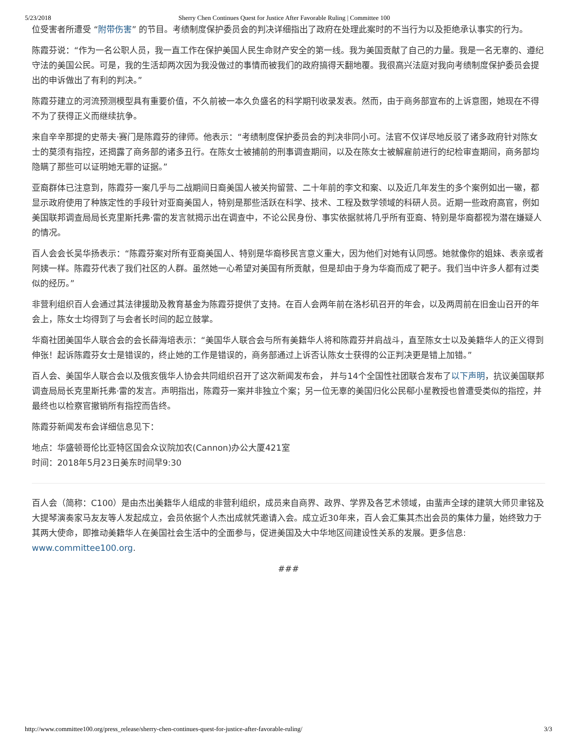5/23/2018 Sherry Chen Continues Quest for Justice After Favorable Ruling | Committee 100
位受害者所遭受 “附带伤害” 的节目。考绩制度保护委员会的判决详细指出了政府在处理此案时的不当行为以及拒绝承认事实的行为。
陈霞芬说：“作为一名公职人员，我一直工作在保护美国人民生命财产安全的第一线。我为美国贡献了自己的力量。我是一名无辜的、遵纪守法的美国公民。可是，我的生活却两次因为我没做过的事情而被我们的政府搞得天翻地覆。我很高兴法庭对我向考绩制度保护委员会提出的申诉做出了有利的判决。”
陈霞芬建立的河流预测模型具有重要价值，不久前被一本久负盛名的科学期刊收录发表。然而，由于商务部宣布的上诉意图，她现在不得不为了获得正义而继续抗争。
来自辛辛那提的史蒂夫·赛门是陈霞芬的律师。他表示：“考绩制度保护委员会的判决非同小可。法官不仅详尽地反驳了诸多政府针对陈女士的莫须有指控，还揭露了商务部的诸多丑行。在陈女士被捕前的刑事调查期间，以及在陈女士被解雇前进行的纪检审查期间，商务部均隐瞒了那些可以证明她无罪的证据。”
亚裔群体已注意到，陈霞芬一案几乎与二战期间日裔美国人被关拘留营、二十年前的李文和案、以及近几年发生的多个案例如出一辙，都显示政府使用了种族定性的手段针对亚裔美国人，特别是那些活跃在科学、技术、工程及数学领域的科研人员。近期一些政府高官，例如美国联邦调查局局长克里斯托弗·雷的发言就揭示出在调查中，不论公民身份、事实依据就将几乎所有亚裔、特别是华裔都视为潜在嫌疑人的情况。
百人会会长吴华扬表示：“陈霞芬案对所有亚裔美国人、特别是华裔移民言意义重大，因为他们对她有认同感。她就像你的姐妹、表亲或者阿姨一样。陈霞芬代表了我们社区的人群。虽然她一心希望对美国有所贡献，但是却由于身为华裔而成了靶子。我们当中许多人都有过类似的经历。”
非营利组织百人会通过其法律援助及教育基金为陈霞芬提供了支持。在百人会两年前在洛杉矶召开的年会，以及两周前在旧金山召开的年会上，陈女士均得到了与会者长时间的起立鼓掌。
华裔社团美国华人联合会的会长薛海培表示：“美国华人联合会与所有美籍华人将和陈霞芬并肩战斗，直至陈女士以及美籍华人的正义得到伸张！起诉陈霞芬女士是错误的，终止她的工作是错误的，商务部通过上诉否认陈女士获得的公正判决更是错上加错。”
百人会、美国华人联合会以及俄亥俄华人协会共同组织召开了这次新闻发布会， 并与14个全国性社团联合发布了以下声明，抗议美国联邦调查局局长克里斯托弗·雷的发言。声明指出，陈霞芬一案并非独立个案；另一位无辜的美国归化公民郗小星教授也曾遭受类似的指控，并最终也以检察官撤销所有指控而告终。
陈霞芬新闻发布会详细信息见下：
地点：华盛顿哥伦比亚特区国会众议院加农(Cannon)办公大厦421室
时间：2018年5月23日美东时间早9:30
百人会（简称：C100）是由杰出美籍华人组成的非营利组织，成员来自商界、政界、学界及各艺术领域，由蜚声全球的建筑大师贝聿铭及大提琴演奏家马友友等人发起成立，会员依据个人杰出成就凭邀请入会。成立近30年来，百人会汇集其杰出会员的集体力量，始终致力于其两大使命，即推动美籍华人在美国社会生活中的全面参与，促进美国及大中华地区间建设性关系的发展。更多信息: www.committee100.org.
###
http://www.committee100.org/press_release/sherry-chen-continues-quest-for-justice-after-favorable-ruling/ 3/3